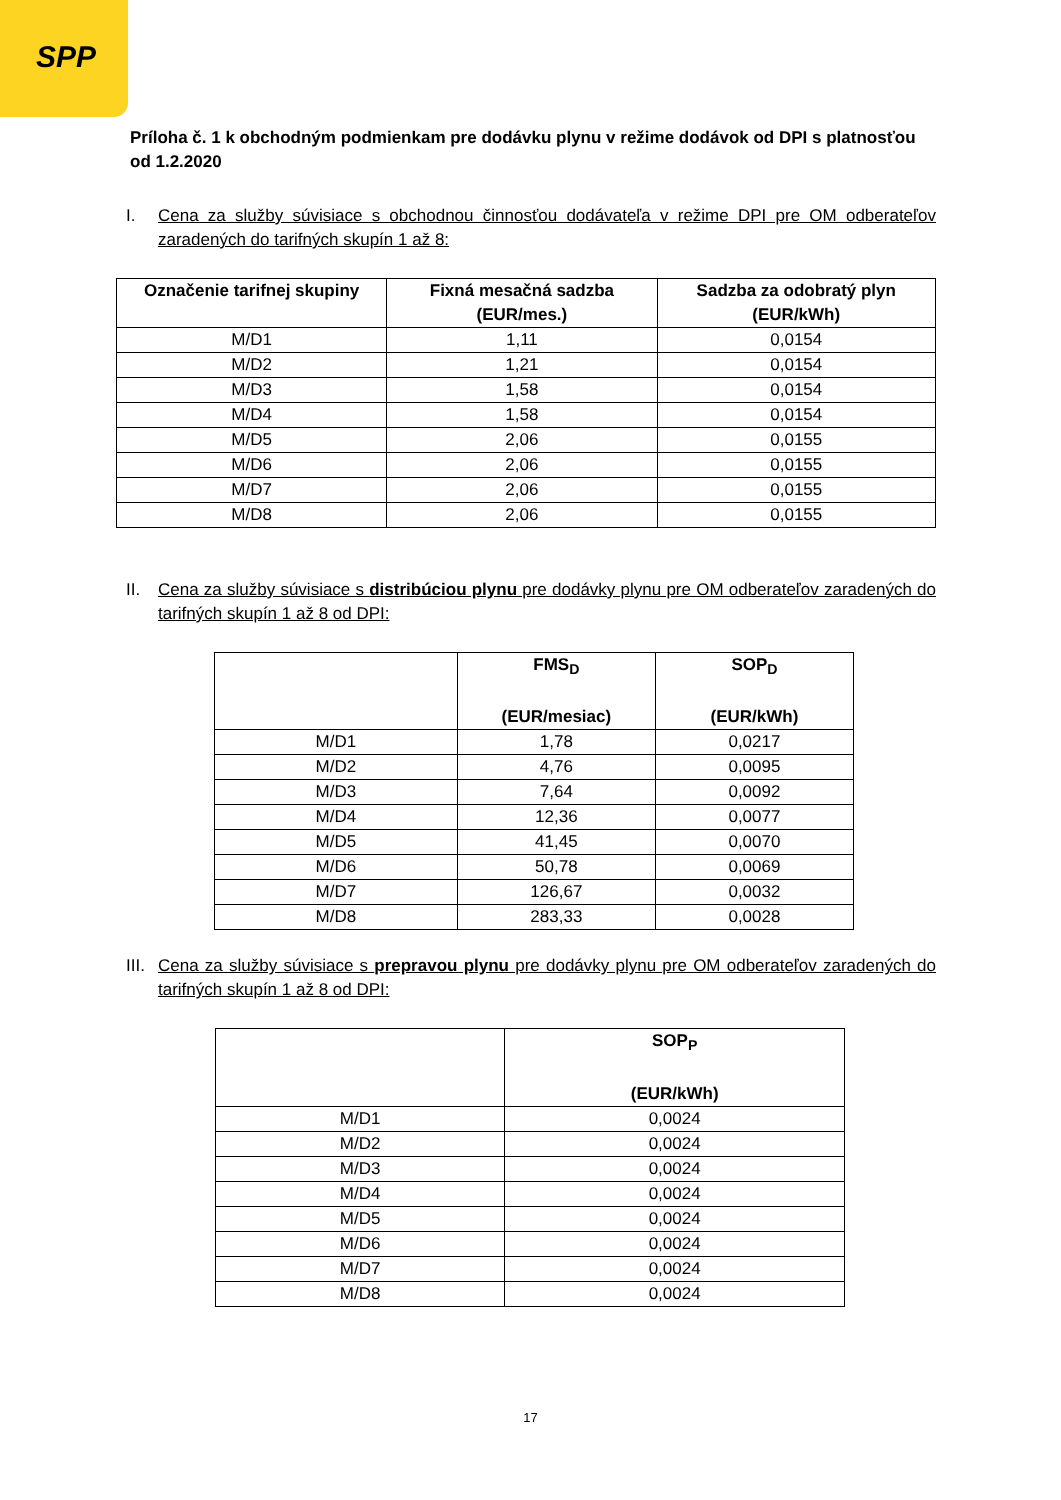SPP
Príloha č. 1 k obchodným podmienkam pre dodávku plynu v režime dodávok od DPI s platnosťou od 1.2.2020
I. Cena za služby súvisiace s obchodnou činnosťou dodávateľa v režime DPI pre OM odberateľov zaradených do tarifných skupín 1 až 8:
| Označenie tarifnej skupiny | Fixná mesačná sadzba (EUR/mes.) | Sadzba za odobratý plyn (EUR/kWh) |
| --- | --- | --- |
| M/D1 | 1,11 | 0,0154 |
| M/D2 | 1,21 | 0,0154 |
| M/D3 | 1,58 | 0,0154 |
| M/D4 | 1,58 | 0,0154 |
| M/D5 | 2,06 | 0,0155 |
| M/D6 | 2,06 | 0,0155 |
| M/D7 | 2,06 | 0,0155 |
| M/D8 | 2,06 | 0,0155 |
II. Cena za služby súvisiace s distribúciou plynu pre dodávky plynu pre OM odberateľov zaradených do tarifných skupín 1 až 8 od DPI:
| | FMS<sub>D</sub> (EUR/mesiac) | SOP<sub>D</sub> (EUR/kWh) |
| --- | --- | --- |
| M/D1 | 1,78 | 0,0217 |
| M/D2 | 4,76 | 0,0095 |
| M/D3 | 7,64 | 0,0092 |
| M/D4 | 12,36 | 0,0077 |
| M/D5 | 41,45 | 0,0070 |
| M/D6 | 50,78 | 0,0069 |
| M/D7 | 126,67 | 0,0032 |
| M/D8 | 283,33 | 0,0028 |
III.
Cena za služby súvisiace s prepravou plynu pre dodávky plynu pre OM odberateľov zaradených do tarifných skupín 1 až 8 od DPI:
| | SOP<sub>P</sub> (EUR/kWh) |
| --- | --- |
| M/D1 | 0,0024 |
| M/D2 | 0,0024 |
| M/D3 | 0,0024 |
| M/D4 | 0,0024 |
| M/D5 | 0,0024 |
| M/D6 | 0,0024 |
| M/D7 | 0,0024 |
| M/D8 | 0,0024 |
17